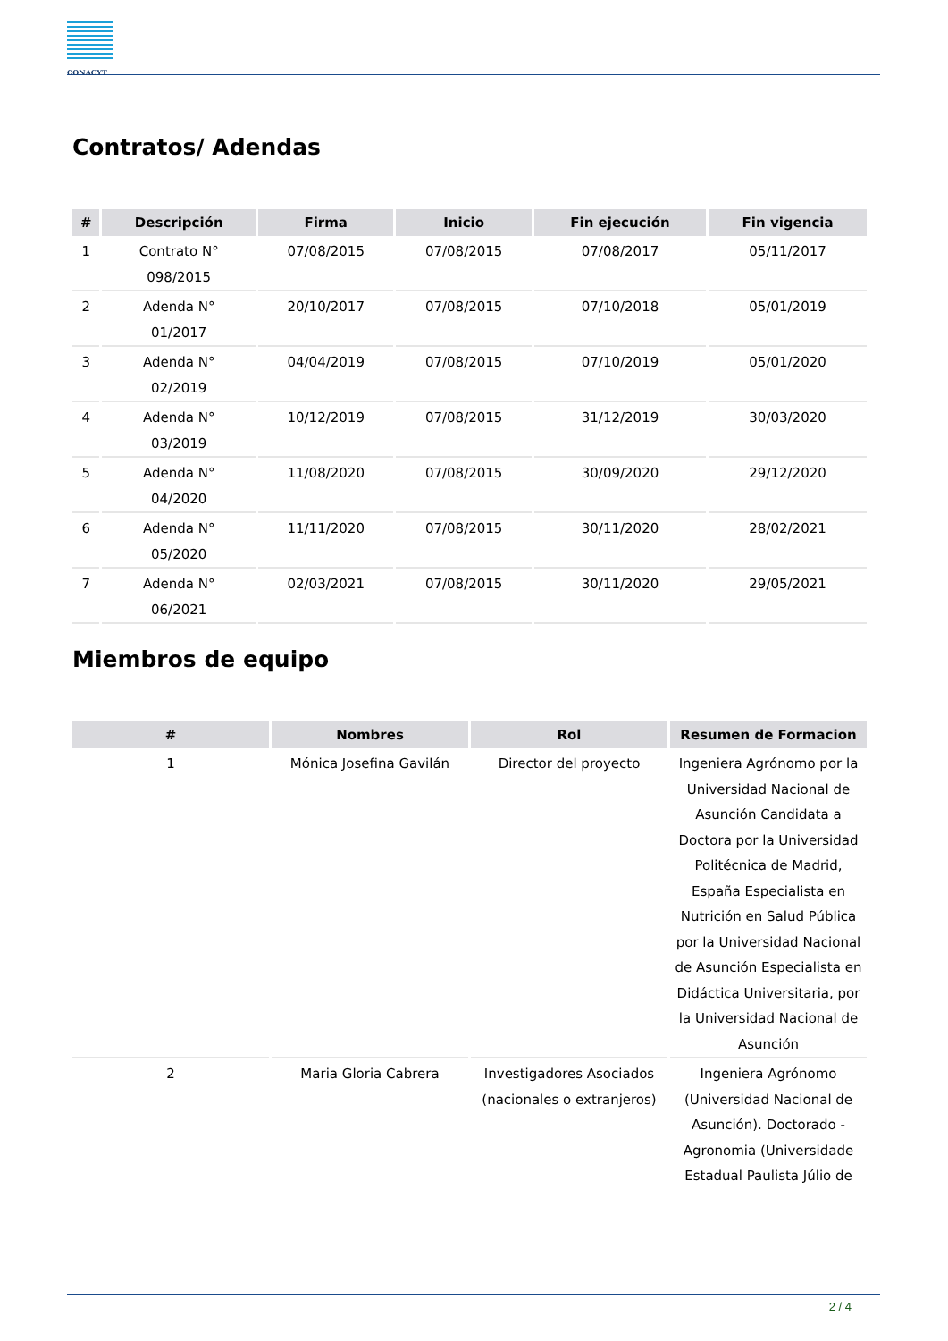CONACYT
Contratos/ Adendas
| # | Descripción | Firma | Inicio | Fin ejecución | Fin vigencia |
| --- | --- | --- | --- | --- | --- |
| 1 | Contrato N° 098/2015 | 07/08/2015 | 07/08/2015 | 07/08/2017 | 05/11/2017 |
| 2 | Adenda N° 01/2017 | 20/10/2017 | 07/08/2015 | 07/10/2018 | 05/01/2019 |
| 3 | Adenda N° 02/2019 | 04/04/2019 | 07/08/2015 | 07/10/2019 | 05/01/2020 |
| 4 | Adenda N° 03/2019 | 10/12/2019 | 07/08/2015 | 31/12/2019 | 30/03/2020 |
| 5 | Adenda N° 04/2020 | 11/08/2020 | 07/08/2015 | 30/09/2020 | 29/12/2020 |
| 6 | Adenda N° 05/2020 | 11/11/2020 | 07/08/2015 | 30/11/2020 | 28/02/2021 |
| 7 | Adenda N° 06/2021 | 02/03/2021 | 07/08/2015 | 30/11/2020 | 29/05/2021 |
Miembros de equipo
| # | Nombres | Rol | Resumen de Formacion |
| --- | --- | --- | --- |
| 1 | Mónica Josefina Gavilán | Director del proyecto | Ingeniera Agrónomo por la Universidad Nacional de Asunción Candidata a Doctora por la Universidad Politécnica de Madrid, España Especialista en Nutrición en Salud Pública por la Universidad Nacional de Asunción Especialista en Didáctica Universitaria, por la Universidad Nacional de Asunción |
| 2 | Maria Gloria Cabrera | Investigadores Asociados (nacionales o extranjeros) | Ingeniera Agrónomo (Universidad Nacional de Asunción). Doctorado - Agronomia (Universidade Estadual Paulista Júlio de |
2 / 4